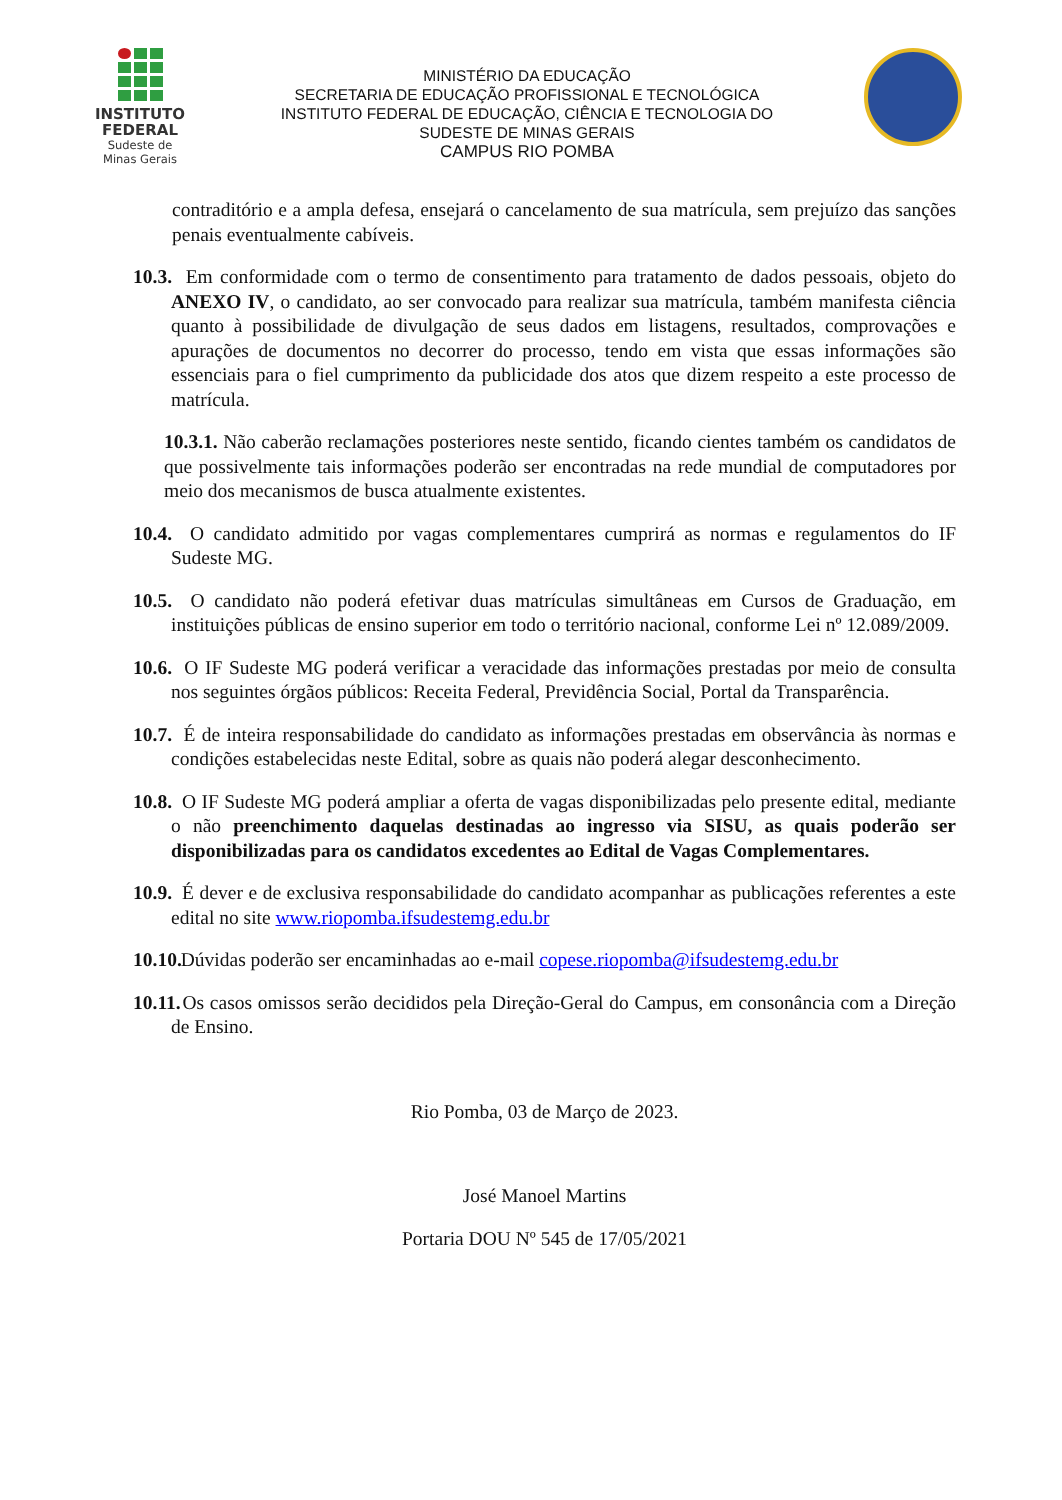INSTITUTO
FEDERAL
Sudeste de
Minas Gerais
MINISTÉRIO DA EDUCAÇÃO
SECRETARIA DE EDUCAÇÃO PROFISSIONAL E TECNOLÓGICA
INSTITUTO FEDERAL DE EDUCAÇÃO, CIÊNCIA E TECNOLOGIA DO
SUDESTE DE MINAS GERAIS
CAMPUS RIO POMBA
contraditório e a ampla defesa, ensejará o cancelamento de sua matrícula, sem prejuízo das sanções penais eventualmente cabíveis.
10.3. Em conformidade com o termo de consentimento para tratamento de dados pessoais, objeto do ANEXO IV, o candidato, ao ser convocado para realizar sua matrícula, também manifesta ciência quanto à possibilidade de divulgação de seus dados em listagens, resultados, comprovações e apurações de documentos no decorrer do processo, tendo em vista que essas informações são essenciais para o fiel cumprimento da publicidade dos atos que dizem respeito a este processo de matrícula.
10.3.1. Não caberão reclamações posteriores neste sentido, ficando cientes também os candidatos de que possivelmente tais informações poderão ser encontradas na rede mundial de computadores por meio dos mecanismos de busca atualmente existentes.
10.4. O candidato admitido por vagas complementares cumprirá as normas e regulamentos do IF Sudeste MG.
10.5. O candidato não poderá efetivar duas matrículas simultâneas em Cursos de Graduação, em instituições públicas de ensino superior em todo o território nacional, conforme Lei nº 12.089/2009.
10.6. O IF Sudeste MG poderá verificar a veracidade das informações prestadas por meio de consulta nos seguintes órgãos públicos: Receita Federal, Previdência Social, Portal da Transparência.
10.7. É de inteira responsabilidade do candidato as informações prestadas em observância às normas e condições estabelecidas neste Edital, sobre as quais não poderá alegar desconhecimento.
10.8. O IF Sudeste MG poderá ampliar a oferta de vagas disponibilizadas pelo presente edital, mediante o não preenchimento daquelas destinadas ao ingresso via SISU, as quais poderão ser disponibilizadas para os candidatos excedentes ao Edital de Vagas Complementares.
10.9. É dever e de exclusiva responsabilidade do candidato acompanhar as publicações referentes a este edital no site www.riopomba.ifsudestemg.edu.br
10.10. Dúvidas poderão ser encaminhadas ao e-mail copese.riopomba@ifsudestemg.edu.br
10.11. Os casos omissos serão decididos pela Direção-Geral do Campus, em consonância com a Direção de Ensino.
Rio Pomba, 03 de Março de 2023.
José Manoel Martins
Portaria DOU Nº 545 de 17/05/2021